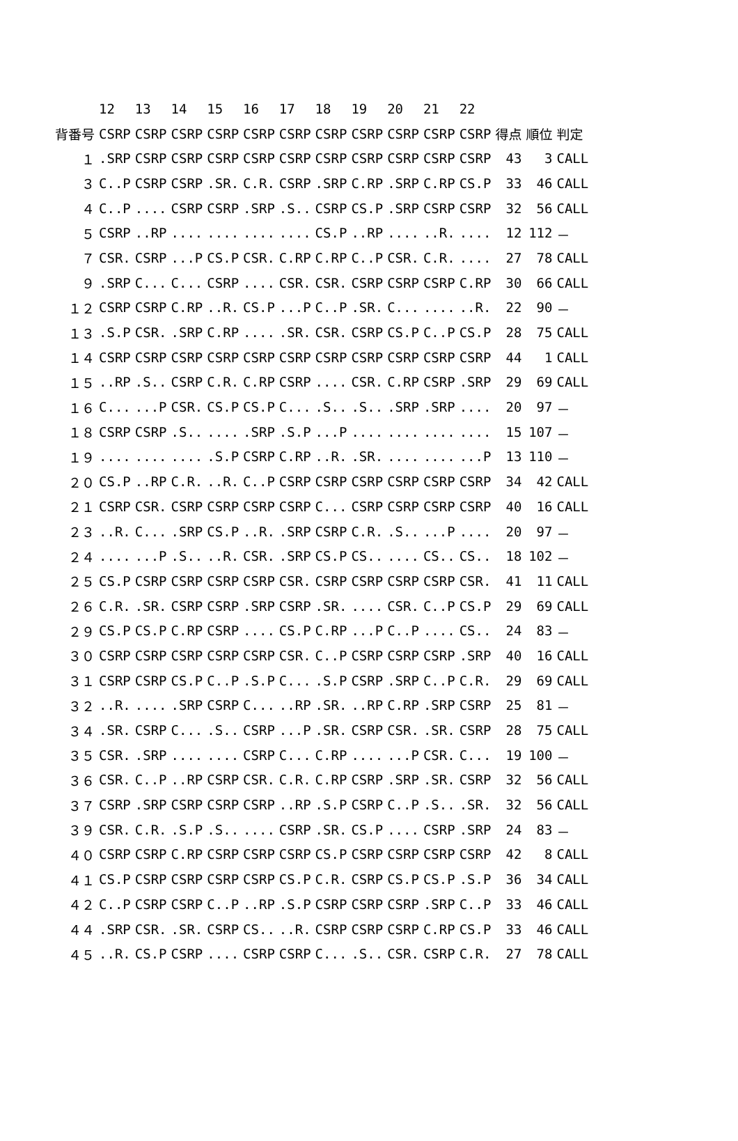| | 12 | 13 | 14 | 15 | 16 | 17 | 18 | 19 | 20 | 21 | 22 | | | |
| --- | --- | --- | --- | --- | --- | --- | --- | --- | --- | --- | --- | --- | --- | --- |
| 背番号 | CSRP | CSRP | CSRP | CSRP | CSRP | CSRP | CSRP | CSRP | CSRP | CSRP | CSRP | 得点 | 順位 | 判定 |
| １ | .SRP | CSRP | CSRP | CSRP | CSRP | CSRP | CSRP | CSRP | CSRP | CSRP | CSRP | 43 | 3 | CALL |
| ３ | C..P | CSRP | CSRP | .SR. | C.R. | CSRP | .SRP | C.RP | .SRP | C.RP | CS.P | 33 | 46 | CALL |
| ４ | C..P | .... | CSRP | CSRP | .SRP | .S.. | CSRP | CS.P | .SRP | CSRP | CSRP | 32 | 56 | CALL |
| ５ | CSRP | ..RP | .... | .... | .... | .... | CS.P | ..RP | .... | ..R. | .... | 12 | 112 | － |
| ７ | CSR. | CSRP | ...P | CS.P | CSR. | C.RP | C.RP | C..P | CSR. | C.R. | .... | 27 | 78 | CALL |
| ９ | .SRP | C... | C... | CSRP | .... | CSR. | CSR. | CSRP | CSRP | CSRP | C.RP | 30 | 66 | CALL |
| １２ | CSRP | CSRP | C.RP | ..R. | CS.P | ...P | C..P | .SR. | C... | .... | ..R. | 22 | 90 | － |
| １３ | .S.P | CSR. | .SRP | C.RP | .... | .SR. | CSR. | CSRP | CS.P | C..P | CS.P | 28 | 75 | CALL |
| １４ | CSRP | CSRP | CSRP | CSRP | CSRP | CSRP | CSRP | CSRP | CSRP | CSRP | CSRP | 44 | 1 | CALL |
| １５ | ..RP | .S.. | CSRP | C.R. | C.RP | CSRP | .... | CSR. | C.RP | CSRP | .SRP | 29 | 69 | CALL |
| １６ | C... | ...P | CSR. | CS.P | CS.P | C... | .S.. | .S.. | .SRP | .SRP | .... | 20 | 97 | － |
| １８ | CSRP | CSRP | .S.. | .... | .SRP | .S.P | ...P | .... | .... | .... | .... | 15 | 107 | － |
| １９ | .... | .... | .... | .S.P | CSRP | C.RP | ..R. | .SR. | .... | .... | ...P | 13 | 110 | － |
| ２０ | CS.P | ..RP | C.R. | ..R. | C..P | CSRP | CSRP | CSRP | CSRP | CSRP | CSRP | 34 | 42 | CALL |
| ２１ | CSRP | CSR. | CSRP | CSRP | CSRP | CSRP | C... | CSRP | CSRP | CSRP | CSRP | 40 | 16 | CALL |
| ２３ | ..R. | C... | .SRP | CS.P | ..R. | .SRP | CSRP | C.R. | .S.. | ...P | .... | 20 | 97 | － |
| ２４ | .... | ...P | .S.. | ..R. | CSR. | .SRP | CS.P | CS.. | .... | CS.. | CS.. | 18 | 102 | － |
| ２５ | CS.P | CSRP | CSRP | CSRP | CSRP | CSR. | CSRP | CSRP | CSRP | CSRP | CSR. | 41 | 11 | CALL |
| ２６ | C.R. | .SR. | CSRP | CSRP | .SRP | CSRP | .SR. | .... | CSR. | C..P | CS.P | 29 | 69 | CALL |
| ２９ | CS.P | CS.P | C.RP | CSRP | .... | CS.P | C.RP | ...P | C..P | .... | CS.. | 24 | 83 | － |
| ３０ | CSRP | CSRP | CSRP | CSRP | CSRP | CSR. | C..P | CSRP | CSRP | CSRP | .SRP | 40 | 16 | CALL |
| ３１ | CSRP | CSRP | CS.P | C..P | .S.P | C... | .S.P | CSRP | .SRP | C..P | C.R. | 29 | 69 | CALL |
| ３２ | ..R. | .... | .SRP | CSRP | C... | ..RP | .SR. | ..RP | C.RP | .SRP | CSRP | 25 | 81 | － |
| ３４ | .SR. | CSRP | C... | .S.. | CSRP | ...P | .SR. | CSRP | CSR. | .SR. | CSRP | 28 | 75 | CALL |
| ３５ | CSR. | .SRP | .... | .... | CSRP | C... | C.RP | .... | ...P | CSR. | C... | 19 | 100 | － |
| ３６ | CSR. | C..P | ..RP | CSRP | CSR. | C.R. | C.RP | CSRP | .SRP | .SR. | CSRP | 32 | 56 | CALL |
| ３７ | CSRP | .SRP | CSRP | CSRP | CSRP | ..RP | .S.P | CSRP | C..P | .S.. | .SR. | 32 | 56 | CALL |
| ３９ | CSR. | C.R. | .S.P | .S.. | .... | CSRP | .SR. | CS.P | .... | CSRP | .SRP | 24 | 83 | － |
| ４０ | CSRP | CSRP | C.RP | CSRP | CSRP | CSRP | CS.P | CSRP | CSRP | CSRP | CSRP | 42 | 8 | CALL |
| ４１ | CS.P | CSRP | CSRP | CSRP | CSRP | CS.P | C.R. | CSRP | CS.P | CS.P | .S.P | 36 | 34 | CALL |
| ４２ | C..P | CSRP | CSRP | C..P | ..RP | .S.P | CSRP | CSRP | CSRP | .SRP | C..P | 33 | 46 | CALL |
| ４４ | .SRP | CSR. | .SR. | CSRP | CS.. | ..R. | CSRP | CSRP | CSRP | C.RP | CS.P | 33 | 46 | CALL |
| ４５ | ..R. | CS.P | CSRP | .... | CSRP | CSRP | C... | .S.. | CSR. | CSRP | C.R. | 27 | 78 | CALL |